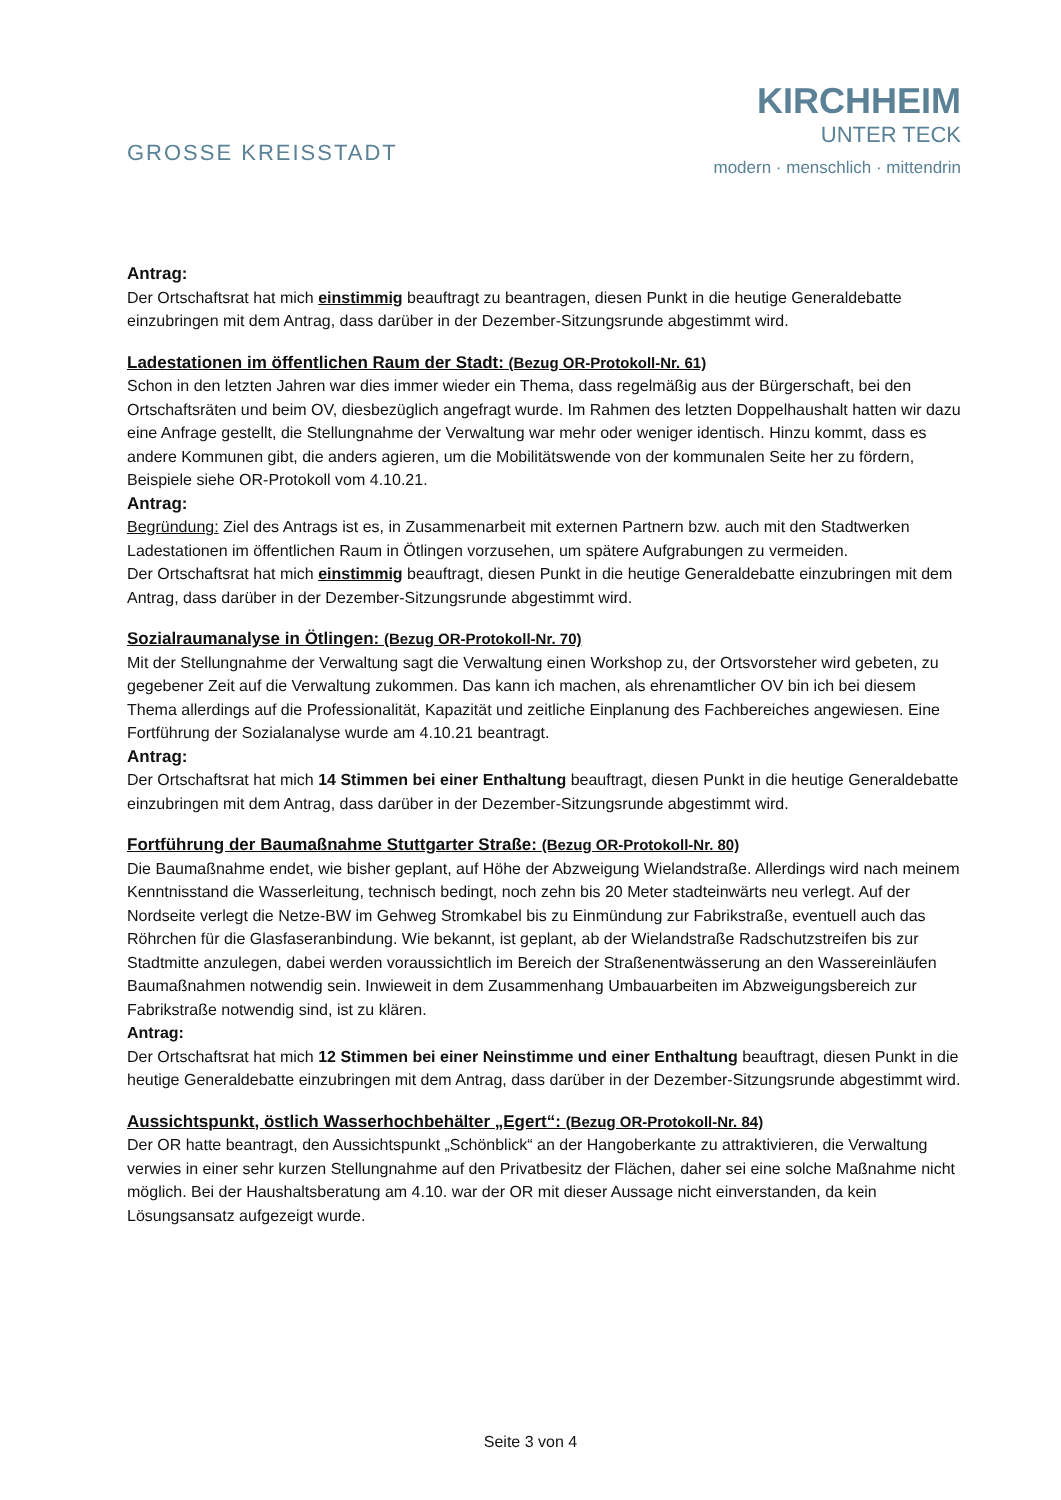GROSSE KREISSTADT
KIRCHHEIM
UNTER TECK
modern · menschlich · mittendrin
Antrag:
Der Ortschaftsrat hat mich einstimmig beauftragt zu beantragen, diesen Punkt in die heutige Generaldebatte einzubringen mit dem Antrag, dass darüber in der Dezember-Sitzungsrunde abgestimmt wird.
Ladestationen im öffentlichen Raum der Stadt: (Bezug OR-Protokoll-Nr. 61)
Schon in den letzten Jahren war dies immer wieder ein Thema, dass regelmäßig aus der Bürgerschaft, bei den Ortschaftsräten und beim OV, diesbezüglich angefragt wurde. Im Rahmen des letzten Doppelhaushalt hatten wir dazu eine Anfrage gestellt, die Stellungnahme der Verwaltung war mehr oder weniger identisch. Hinzu kommt, dass es andere Kommunen gibt, die anders agieren, um die Mobilitätswende von der kommunalen Seite her zu fördern, Beispiele siehe OR-Protokoll vom 4.10.21.
Antrag:
Begründung: Ziel des Antrags ist es, in Zusammenarbeit mit externen Partnern bzw. auch mit den Stadtwerken Ladestationen im öffentlichen Raum in Ötlingen vorzusehen, um spätere Aufgrabungen zu vermeiden.
Der Ortschaftsrat hat mich einstimmig beauftragt, diesen Punkt in die heutige Generaldebatte einzubringen mit dem Antrag, dass darüber in der Dezember-Sitzungsrunde abgestimmt wird.
Sozialraumanalyse in Ötlingen: (Bezug OR-Protokoll-Nr. 70)
Mit der Stellungnahme der Verwaltung sagt die Verwaltung einen Workshop zu, der Ortsvorsteher wird gebeten, zu gegebener Zeit auf die Verwaltung zukommen. Das kann ich machen, als ehrenamtlicher OV bin ich bei diesem Thema allerdings auf die Professionalität, Kapazität und zeitliche Einplanung des Fachbereiches angewiesen. Eine Fortführung der Sozialanalyse wurde am 4.10.21 beantragt.
Antrag:
Der Ortschaftsrat hat mich 14 Stimmen bei einer Enthaltung beauftragt, diesen Punkt in die heutige Generaldebatte einzubringen mit dem Antrag, dass darüber in der Dezember-Sitzungsrunde abgestimmt wird.
Fortführung der Baumaßnahme Stuttgarter Straße: (Bezug OR-Protokoll-Nr. 80)
Die Baumaßnahme endet, wie bisher geplant, auf Höhe der Abzweigung Wielandstraße. Allerdings wird nach meinem Kenntnisstand die Wasserleitung, technisch bedingt, noch zehn bis 20 Meter stadteinwärts neu verlegt. Auf der Nordseite verlegt die Netze-BW im Gehweg Stromkabel bis zu Einmündung zur Fabrikstraße, eventuell auch das Röhrchen für die Glasfaseranbindung. Wie bekannt, ist geplant, ab der Wielandstraße Radschutzstreifen bis zur Stadtmitte anzulegen, dabei werden voraussichtlich im Bereich der Straßenentwässerung an den Wassereinläufen Baumaßnahmen notwendig sein. Inwieweit in dem Zusammenhang Umbauarbeiten im Abzweigungsbereich zur Fabrikstraße notwendig sind, ist zu klären.
Antrag:
Der Ortschaftsrat hat mich 12 Stimmen bei einer Neinstimme und einer Enthaltung beauftragt, diesen Punkt in die heutige Generaldebatte einzubringen mit dem Antrag, dass darüber in der Dezember-Sitzungsrunde abgestimmt wird.
Aussichtspunkt, östlich Wasserhochbehälter „Egert“: (Bezug OR-Protokoll-Nr. 84)
Der OR hatte beantragt, den Aussichtspunkt „Schönblick“ an der Hangoberkante zu attraktivieren, die Verwaltung verwies in einer sehr kurzen Stellungnahme auf den Privatbesitz der Flächen, daher sei eine solche Maßnahme nicht möglich. Bei der Haushaltsberatung am 4.10. war der OR mit dieser Aussage nicht einverstanden, da kein Lösungsansatz aufgezeigt wurde.
Seite 3 von 4